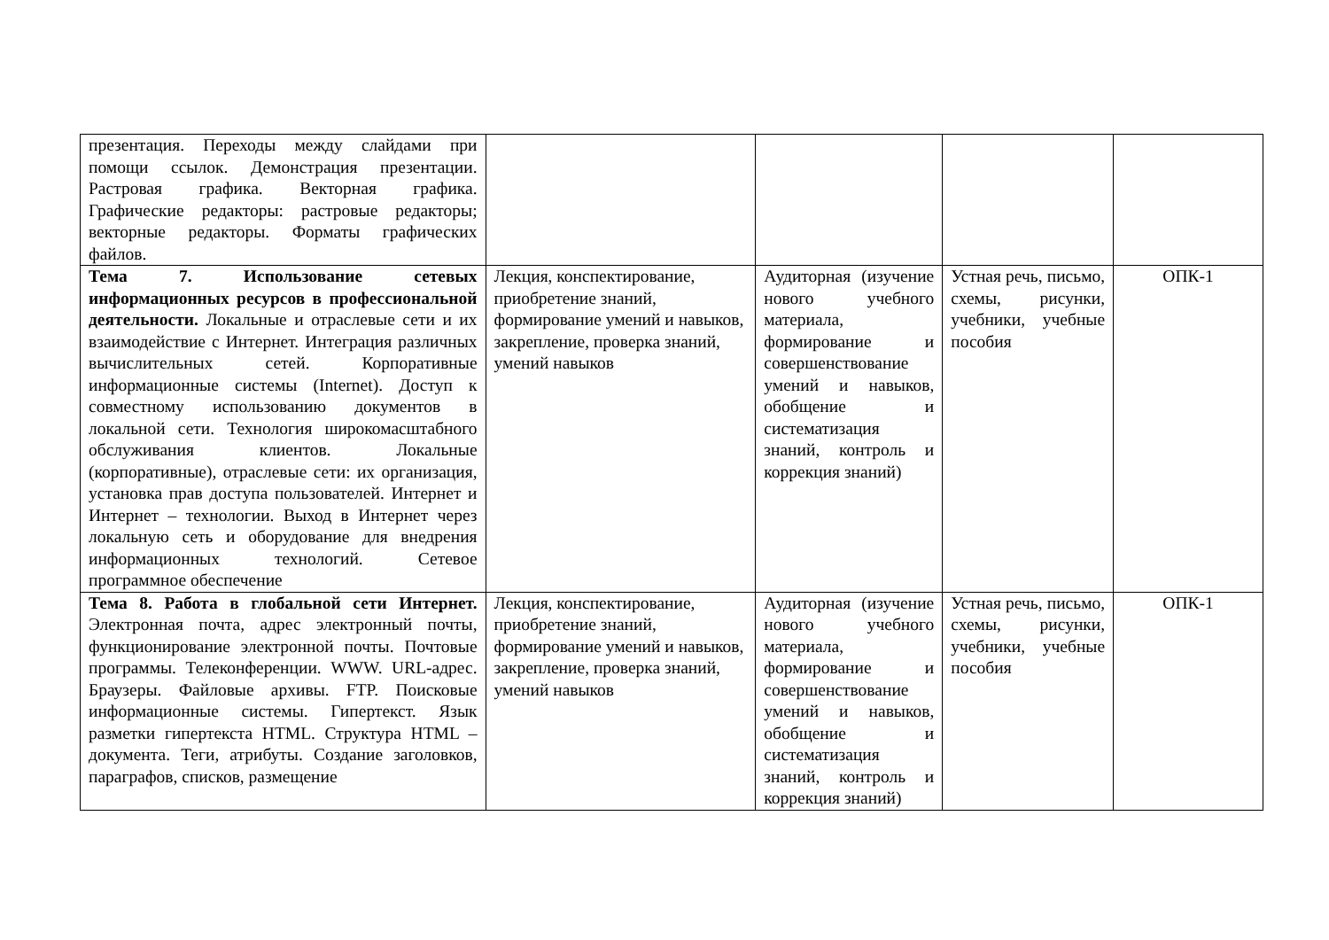| презентация. Переходы между слайдами при помощи ссылок. Демонстрация презентации. Растровая графика. Векторная графика. Графические редакторы: растровые редакторы; векторные редакторы. Форматы графических файлов. | | | | |
| Тема 7. Использование сетевых информационных ресурсов в профессиональной деятельности. Локальные и отраслевые сети и их взаимодействие с Интернет. Интеграция различных вычислительных сетей. Корпоративные информационные системы (Internet). Доступ к совместному использованию документов в локальной сети. Технология широкомасштабного обслуживания клиентов. Локальные (корпоративные), отраслевые сети: их организация, установка прав доступа пользователей. Интернет и Интернет – технологии. Выход в Интернет через локальную сеть и оборудование для внедрения информационных технологий. Сетевое программное обеспечение | Лекция, конспектирование, приобретение знаний, формирование умений и навыков, закрепление, проверка знаний, умений навыков | Аудиторная (изучение нового учебного материала, формирование и совершенствование умений и навыков, обобщение и систематизация знаний, контроль и коррекция знаний) | Устная речь, письмо, схемы, рисунки, учебники, учебные пособия | ОПК-1 |
| Тема 8. Работа в глобальной сети Интернет. Электронная почта, адрес электронный почты, функционирование электронной почты. Почтовые программы. Телеконференции. WWW. URL-адрес. Браузеры. Файловые архивы. FTP. Поисковые информационные системы. Гипертекст. Язык разметки гипертекста HTML. Структура HTML – документа. Теги, атрибуты. Создание заголовков, параграфов, списков, размещение | Лекция, конспектирование, приобретение знаний, формирование умений и навыков, закрепление, проверка знаний, умений навыков | Аудиторная (изучение нового учебного материала, формирование и совершенствование умений и навыков, обобщение и систематизация знаний, контроль и коррекция знаний) | Устная речь, письмо, схемы, рисунки, учебники, учебные пособия | ОПК-1 |